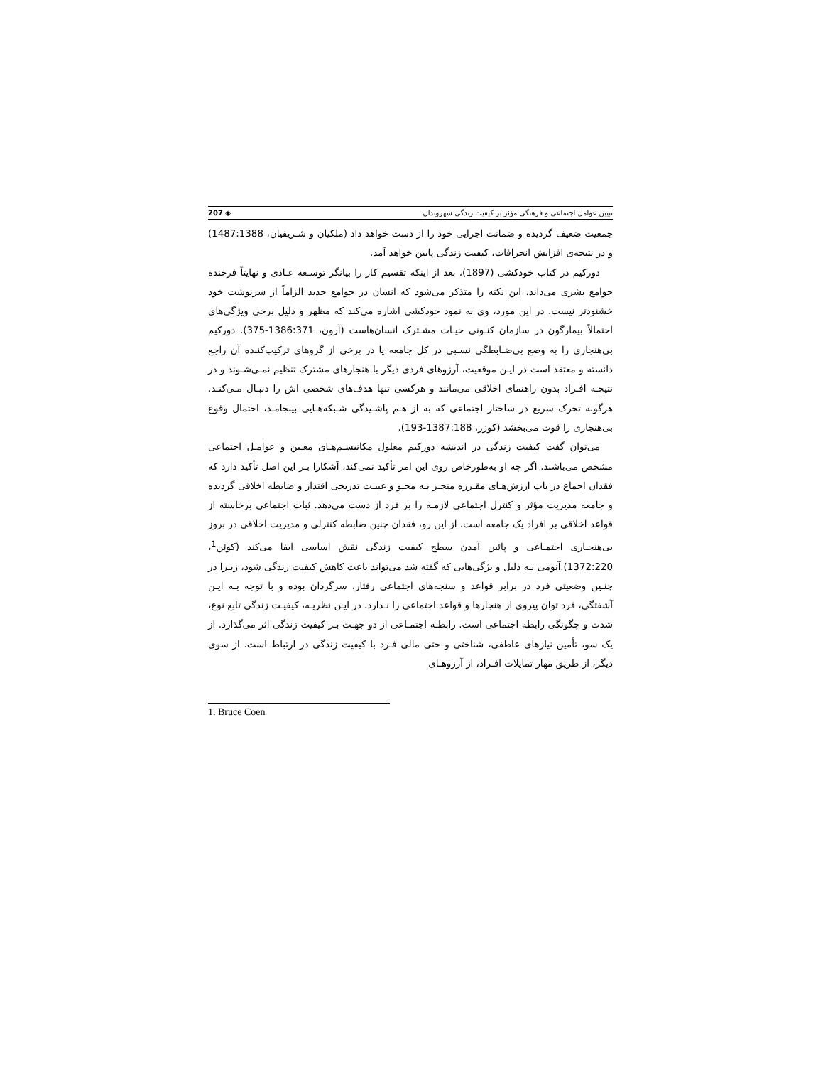تبیین عوامل اجتماعی و فرهنگی مؤثر بر کیفیت زندگی شهروندان ◈ 207
جمعیت ضعیف گردیده و ضمانت اجرایی خود را از دست خواهد داد (ملکیان و شـریفیان، 1487:1388) و در نتیجه‌ی افزایش انحرافات، کیفیت زندگی پایین خواهد آمد.
دورکیم در کتاب خودکشی (1897)، بعد از اینکه تقسیم کار را بیانگر توسـعه عـادی و نهایتاً فرخنده جوامع بشری می‌داند، این نکته را متذکر می‌شود که انسان در جوامع جدید الزاماً از سرنوشت خود خشنودتر نیست. در این مورد، وی به نمود خودکشی اشاره می‌کند که مظهر و دلیل برخی ویژگی‌های احتمالاً بیمارگون در سازمان کنـونی حیـات مشـترک انسان‌هاست (آرون، 1386:371-375). دورکیم بی‌هنجاری را به وضع بی‌ضـابطگی نسـبی در کل جامعه یا در برخی از گروهای ترکیب‌کننده آن راجع دانسته و معتقد است در ایـن موقعیت، آرزوهای فردی دیگر با هنجارهای مشترک تنظیم نمـی‌شـوند و در نتیجـه افـراد بدون راهنمای اخلاقی می‌مانند و هرکسی تنها هدف‌های شخصی اش را دنبـال مـی‌کنـد. هرگونه تحرک سریع در ساختار اجتماعی که به از هـم پاشـیدگی شـبکه‌هـایی بینجامـد، احتمال وقوع بی‌هنجاری را قوت می‌بخشد (کوزر، 1387:188-193).
می‌توان گفت کیفیت زندگی در اندیشه دورکیم معلول مکانیسـم‌هـای معـین و عوامـل اجتماعی مشخص می‌باشند. اگر چه او به‌طورخاص روی این امر تأکید نمی‌کند، آشکارا بـر این اصل تأکید دارد که فقدان اجماع در باب ارزش‌هـای مقـرره منجـر بـه محـو و غیبـت تدریجی اقتدار و ضابطه اخلاقی گردیده و جامعه مدیریت مؤثر و کنترل اجتماعی لازمـه را بر فرد از دست می‌دهد. ثبات اجتماعی برخاسته از قواعد اخلاقی بر افراد یک جامعه است. از این رو، فقدان چنین ضابطه کنترلی و مدیریت اخلاقی در بروز بی‌هنجـاری اجتمـاعی و پائین آمدن سطح کیفیت زندگی نقش اساسی ایفا می‌کند (کوئن<sup>1</sup>، 1372:220).آنومی بـه دلیل و یژگی‌هایی که گفته شد می‌تواند باعث کاهش کیفیت زندگی شود، زیـرا در چنـین وضعیتی فرد در برابر قواعد و سنجه‌های اجتماعی رفتار، سرگردان بوده و با توجه بـه ایـن آشفتگی، فرد توان پیروی از هنجارها و قواعد اجتماعی را نـدارد. در ایـن نظریـه، کیفیـت زندگی تابع نوع، شدت و چگونگی رابطه اجتماعی است. رابطـه اجتمـاعی از دو جهـت بـر کیفیت زندگی اثر می‌گذارد. از یک سو، تأمین نیازهای عاطفی، شناختی و حتی مالی فـرد با کیفیت زندگی در ارتباط است. از سوی دیگر، از طریق مهار تمایلات افـراد، از آرزوهـای
1. Bruce Coen